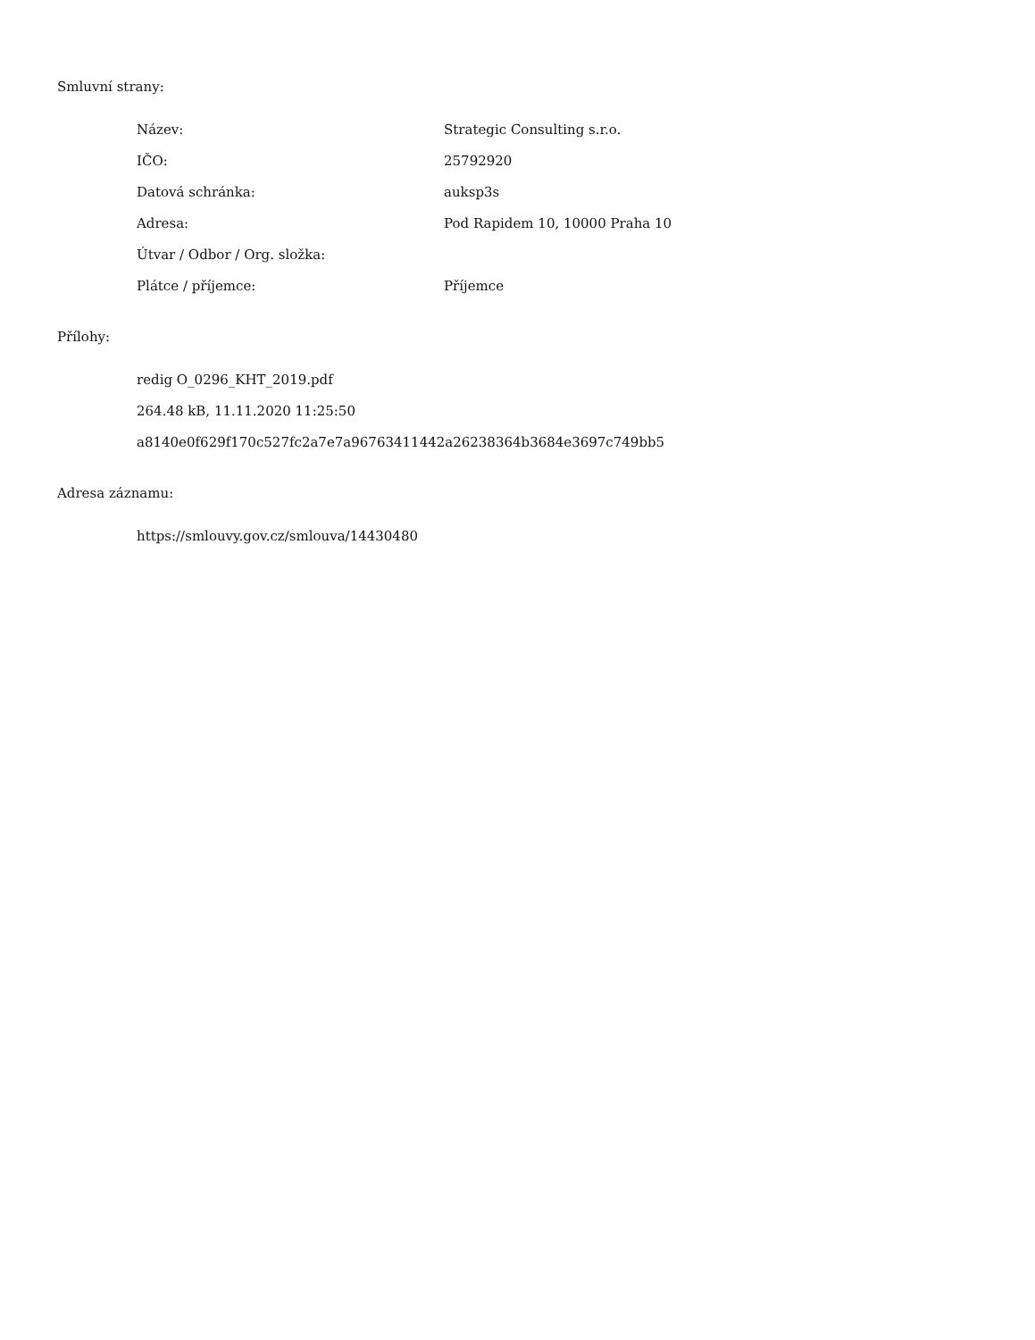Smluvní strany:
| Název: | Strategic Consulting s.r.o. |
| IČO: | 25792920 |
| Datová schránka: | auksp3s |
| Adresa: | Pod Rapidem 10, 10000 Praha 10 |
| Útvar / Odbor / Org. složka: | |
| Plátce / příjemce: | Příjemce |
Přílohy:
redig O_0296_KHT_2019.pdf
264.48 kB, 11.11.2020 11:25:50
a8140e0f629f170c527fc2a7e7a96763411442a26238364b3684e3697c749bb5
Adresa záznamu:
https://smlouvy.gov.cz/smlouva/14430480